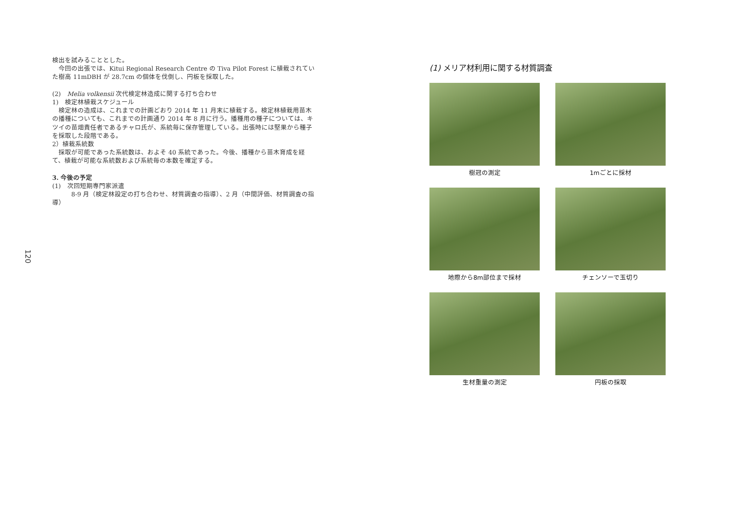検出を試みることとした。
　今回の出張では、Kitui Regional Research Centre の Tiva Pilot Forest に植栽されていた樹高 11mDBH が 28.7cm の個体を伐倒し、円板を採取した。
(2)　Melia volkensii 次代検定林造成に関する打ち合わせ
1)　検定林植栽スケジュール
　検定林の造成は、これまでの計画どおり 2014 年 11 月末に植栽する。検定林植栽用苗木の播種についても、これまでの計画通り 2014 年 8 月に行う。播種用の種子については、キツイの苗畑責任者であるチャロ氏が、系統毎に保存管理している。出張時には堅果から種子を採取した段階である。
2）植栽系統数
　採取が可能であった系統数は、およそ 40 系統であった。今後、播種から苗木育成を経て、植栽が可能な系統数および系統毎の本数を確定する。
3. 今後の予定
(1)　次回短期専門家派遣
　　　8-9 月（検定林設定の打ち合わせ、材質調査の指導）、2 月（中間評価、材質調査の指導）
120
(1) メリア材利用に関する材質調査
樹冠の測定
1mごとに採材
地際から8m部位まで採材
チェンソーで玉切り
生材重量の測定
円板の採取